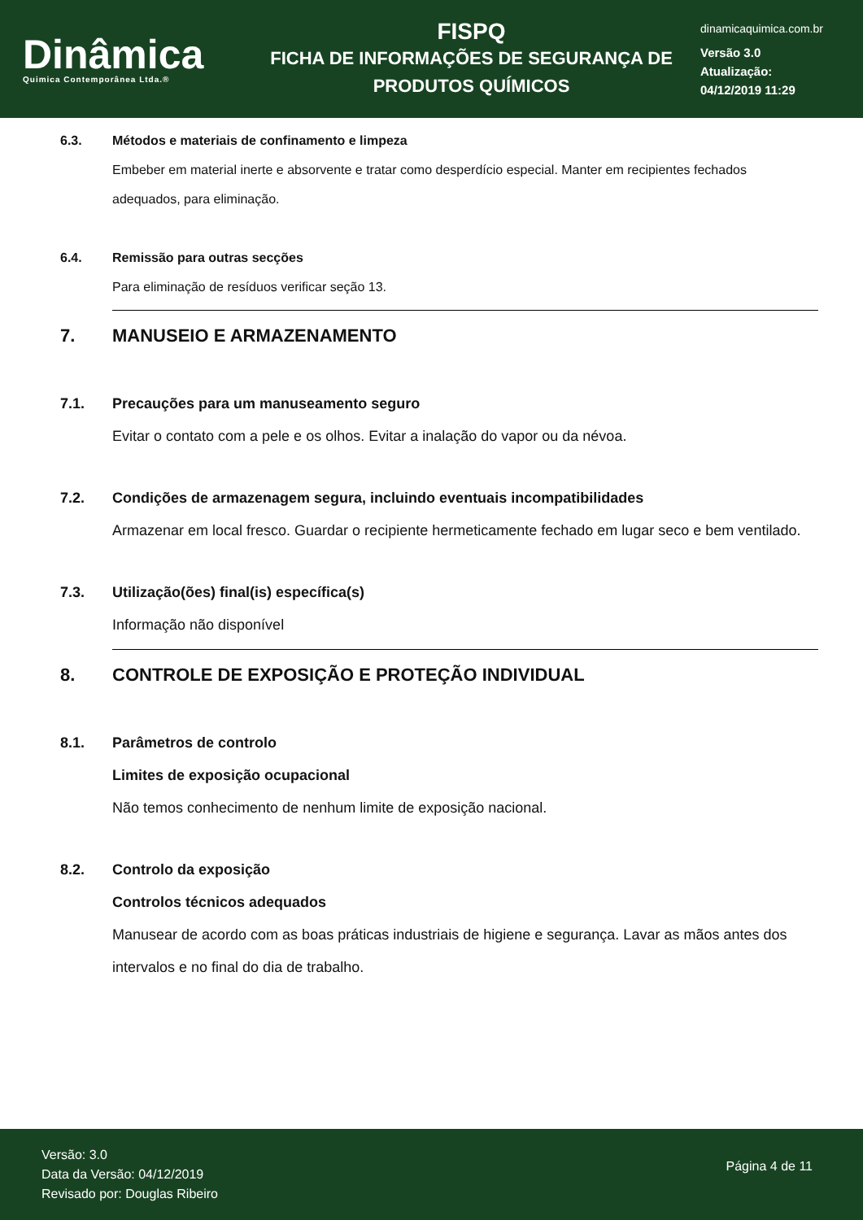Dinâmica
Quimica Contemporânea Ltda.®
FISPQ
FICHA DE INFORMAÇÕES DE SEGURANÇA DE
PRODUTOS QUÍMICOS
dinamicaquimica.com.br
Versão 3.0
Atualização:
04/12/2019 11:29
6.3. Métodos e materiais de confinamento e limpeza
Embeber em material inerte e absorvente e tratar como desperdício especial. Manter em recipientes fechados adequados, para eliminação.
6.4. Remissão para outras secções
Para eliminação de resíduos verificar seção 13.
7. MANUSEIO E ARMAZENAMENTO
7.1. Precauções para um manuseamento seguro
Evitar o contato com a pele e os olhos. Evitar a inalação do vapor ou da névoa.
7.2. Condições de armazenagem segura, incluindo eventuais incompatibilidades
Armazenar em local fresco. Guardar o recipiente hermeticamente fechado em lugar seco e bem ventilado.
7.3. Utilização(ões) final(is) específica(s)
Informação não disponível
8. CONTROLE DE EXPOSIÇÃO E PROTEÇÃO INDIVIDUAL
8.1. Parâmetros de controlo
Limites de exposição ocupacional
Não temos conhecimento de nenhum limite de exposição nacional.
8.2. Controlo da exposição
Controlos técnicos adequados
Manusear de acordo com as boas práticas industriais de higiene e segurança. Lavar as mãos antes dos intervalos e no final do dia de trabalho.
Versão: 3.0
Data da Versão: 04/12/2019
Revisado por: Douglas Ribeiro
Página 4 de 11